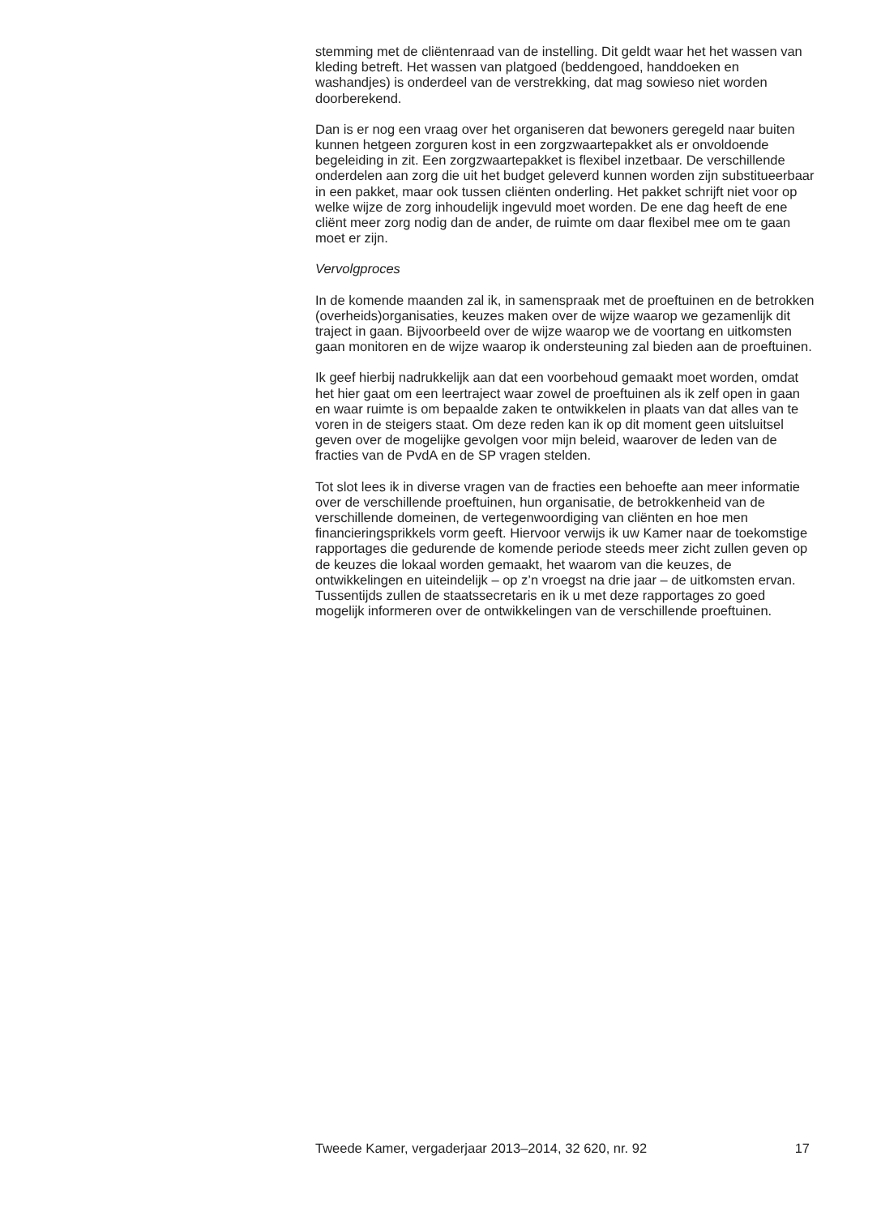stemming met de cliëntenraad van de instelling. Dit geldt waar het het wassen van kleding betreft. Het wassen van platgoed (beddengoed, handdoeken en washandjes) is onderdeel van de verstrekking, dat mag sowieso niet worden doorberekend.
Dan is er nog een vraag over het organiseren dat bewoners geregeld naar buiten kunnen hetgeen zorguren kost in een zorgzwaartepakket als er onvoldoende begeleiding in zit. Een zorgzwaartepakket is flexibel inzetbaar. De verschillende onderdelen aan zorg die uit het budget geleverd kunnen worden zijn substitueerbaar in een pakket, maar ook tussen cliënten onderling. Het pakket schrijft niet voor op welke wijze de zorg inhoudelijk ingevuld moet worden. De ene dag heeft de ene cliënt meer zorg nodig dan de ander, de ruimte om daar flexibel mee om te gaan moet er zijn.
Vervolgproces
In de komende maanden zal ik, in samenspraak met de proeftuinen en de betrokken (overheids)organisaties, keuzes maken over de wijze waarop we gezamenlijk dit traject in gaan. Bijvoorbeeld over de wijze waarop we de voortang en uitkomsten gaan monitoren en de wijze waarop ik ondersteuning zal bieden aan de proeftuinen.
Ik geef hierbij nadrukkelijk aan dat een voorbehoud gemaakt moet worden, omdat het hier gaat om een leertraject waar zowel de proeftuinen als ik zelf open in gaan en waar ruimte is om bepaalde zaken te ontwikkelen in plaats van dat alles van te voren in de steigers staat. Om deze reden kan ik op dit moment geen uitsluitsel geven over de mogelijke gevolgen voor mijn beleid, waarover de leden van de fracties van de PvdA en de SP vragen stelden.
Tot slot lees ik in diverse vragen van de fracties een behoefte aan meer informatie over de verschillende proeftuinen, hun organisatie, de betrokkenheid van de verschillende domeinen, de vertegenwoordiging van cliënten en hoe men financieringsprikkels vorm geeft. Hiervoor verwijs ik uw Kamer naar de toekomstige rapportages die gedurende de komende periode steeds meer zicht zullen geven op de keuzes die lokaal worden gemaakt, het waarom van die keuzes, de ontwikkelingen en uiteindelijk – op z’n vroegst na drie jaar – de uitkomsten ervan. Tussentijds zullen de staatssecretaris en ik u met deze rapportages zo goed mogelijk informeren over de ontwikkelingen van de verschillende proeftuinen.
Tweede Kamer, vergaderjaar 2013–2014, 32 620, nr. 92 17